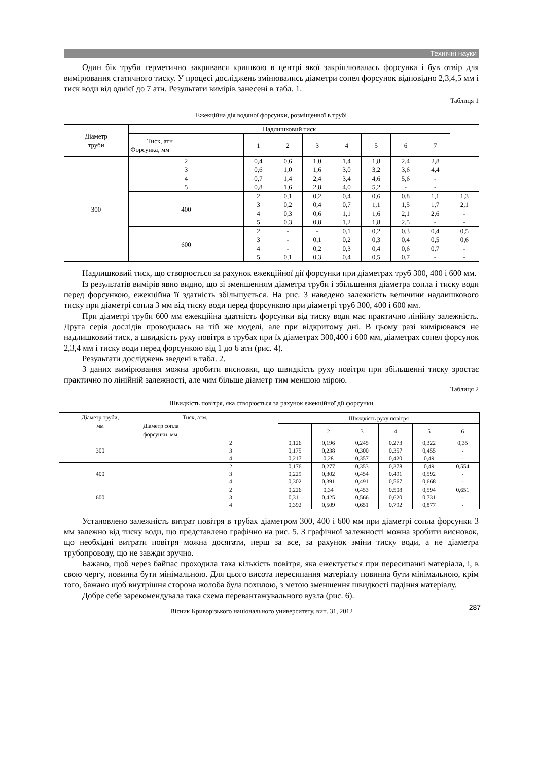Технічні науки
Один бік труби герметично закривався кришкою в центрі якої закріплювалась форсунка і був отвір для вимірювання статичного тиску. У процесі досліджень змінювались діаметри сопел форсунок відповідно 2,3,4,5 мм і тиск води від однієї до 7 атн. Результати вимірів занесені в табл. 1.
Таблиця 1
Ежекційна дія водяної форсунки, розміщенної в трубі
| Діаметр труби | Надлишковий тиск | | | | | | | | |
| --- | --- | --- | --- | --- | --- | --- | --- | --- | --- |
| | Тиск, атн Форсунка, мм | 1 | 2 | 3 | 4 | 5 | 6 | 7 | |
| 300 | 2 3 4 5 | 0,4 0,6 0,7 0,8 | 0,6 1,0 1,4 1,6 | 1,0 1,6 2,4 2,8 | 1,4 3,0 3,4 4,0 | 1,8 3,2 4,6 5,2 | 2,4 3,6 5,6 - | 2,8 4,4 - - | |
| | 400 | 2 3 4 5 | 0,1 0,2 0,3 0,3 | 0,2 0,4 0,6 0,8 | 0,4 0,7 1,1 1,2 | 0,6 1,1 1,6 1,8 | 0,8 1,5 2,1 2,5 | 1,1 1,7 2,6 - | 1,3 2,1 - - |
| | 600 | 2 3 4 5 | - - - 0,1 | - 0,1 0,2 0,3 | 0,1 0,2 0,3 0,4 | 0,2 0,3 0,4 0,5 | 0,3 0,4 0,6 0,7 | 0,4 0,5 0,7 - | 0,5 0,6 - - |
Надлишковий тиск, що створюється за рахунок ежекційної дії форсунки при діаметрах труб 300, 400 і 600 мм.
Із результатів вимірів явно видно, що зі зменшенням діаметра труби і збільшення діаметра сопла і тиску води перед форсункою, ежекційна її здатність збільшується. На рис. 3 наведено залежність величини надлишкового тиску при діаметрі сопла 3 мм від тиску води перед форсункою при діаметрі труб 300, 400 і 600 мм.
При діаметрі труби 600 мм ежекційна здатність форсунки від тиску води має практично лінійну залежність. Друга серія дослідів проводилась на тій же моделі, але при відкритому дні. В цьому разі вимірювався не надлишковий тиск, а швидкість руху повітря в трубах при їх діаметрах 300,400 і 600 мм, діаметрах сопел форсунок 2,3,4 мм і тиску води перед форсункою від 1 до 6 атн (рис. 4).
Результати досліджень зведені в табл. 2.
З даних вимірювання можна зробити висновки, що швидкість руху повітря при збільшенні тиску зростає практично по лінійній залежності, але чим більше діаметр тим меншою мірою.
Таблиця 2
Швидкість повітря, яка створюється за рахунок ежекційної дії форсунки
| Діаметр труби, мм | Тиск, атм. Діаметр сопла форсунки, мм | Швидкість руху повітря | | | | | |
| --- | --- | --- | --- | --- | --- | --- | --- |
| | | 1 | 2 | 3 | 4 | 5 | 6 |
| 300 | 2 3 4 | 0,126 0,175 0,217 | 0,196 0,238 0,28 | 0,245 0,300 0,357 | 0,273 0,357 0,420 | 0,322 0,455 0,49 | 0,35 - - |
| 400 | 2 3 4 | 0,176 0,229 0,302 | 0,277 0,302 0,391 | 0,353 0,454 0,491 | 0,378 0,491 0,567 | 0,49 0,592 0,668 | 0,554 - - |
| 600 | 2 3 4 | 0,226 0,311 0,392 | 0,34 0,425 0,509 | 0,453 0,566 0,651 | 0,508 0,620 0,792 | 0,594 0,731 0,877 | 0,651 - - |
Установлено залежність витрат повітря в трубах діаметром 300, 400 і 600 мм при діаметрі сопла форсунки 3 мм залежно від тиску води, що представлено графічно на рис. 5. З графічної залежності можна зробити висновок, що необхідні витрати повітря можна досягати, перш за все, за рахунок зміни тиску води, а не діаметра трубопроводу, що не завжди зручно.
Бажано, щоб через байпас проходила така кількість повітря, яка ежектується при пересипанні матеріала, і, в свою чергу, повинна бути мінімальною. Для цього висота пересипання матеріалу повинна бути мінімальною, крім того, бажано щоб внутрішня сторона жолоба була похилою, з метою зменшення швидкості падіння матеріалу.
Добре себе зарекомендувала така схема перевантажувального вузла (рис. 6).
Вісник Криворізького національного университету, вип. 31, 2012 287